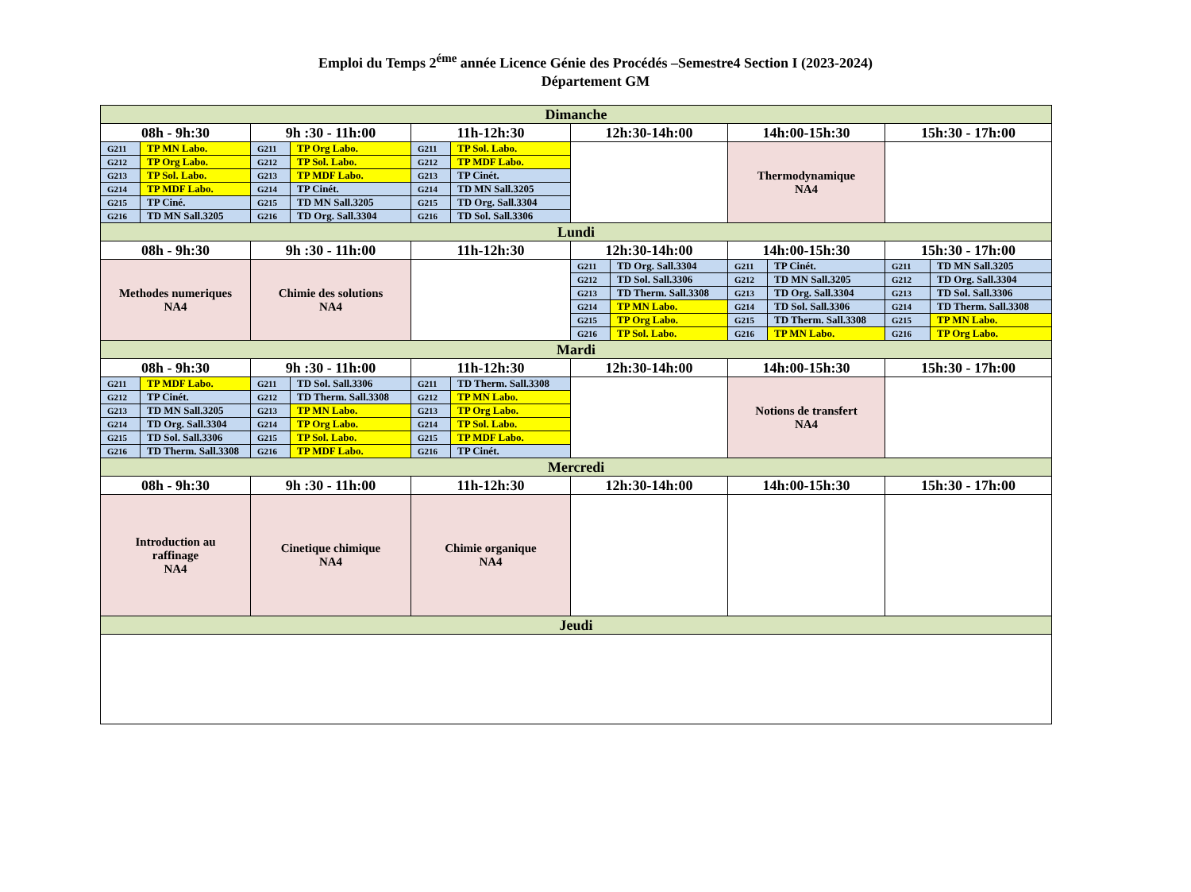Emploi du Temps 2<sup>éme</sup> année Licence Génie des Procédés –Semestre4 Section I (2023-2024)
Département GM
| Dimanche | | | | | | | | | | | |
| 08h - 9h:30 | | 9h :30 - 11h:00 | | 11h-12h:30 | | 12h:30-14h:00 | | 14h:00-15h:30 | | 15h:30 - 17h:00 | |
| G211 | TP MN Labo. | G211 | TP Org Labo. | G211 | TP Sol. Labo. | | | Thermodynamique NA4 | | | |
| G212 | TP Org Labo. | G212 | TP Sol. Labo. | G212 | TP MDF Labo. | | | | | | |
| G213 | TP Sol. Labo. | G213 | TP MDF Labo. | G213 | TP Cinét. | | | | | | |
| G214 | TP MDF Labo. | G214 | TP Cinét. | G214 | TD MN Sall.3205 | | | | | | |
| G215 | TP Ciné. | G215 | TD MN Sall.3205 | G215 | TD Org. Sall.3304 | | | | | | |
| G216 | TD MN Sall.3205 | G216 | TD Org. Sall.3304 | G216 | TD Sol. Sall.3306 | | | | | | |
| Lundi | | | | | | | | | | | |
| 08h - 9h:30 | | 9h :30 - 11h:00 | | 11h-12h:30 | | 12h:30-14h:00 | | 14h:00-15h:30 | | 15h:30 - 17h:00 | |
| Methodes numeriques NA4 | | Chimie des solutions NA4 | | | | G211 | TD Org. Sall.3304 | G211 | TP Cinét. | G211 | TD MN Sall.3205 |
| | | | | | | G212 | TD Sol. Sall.3306 | G212 | TD MN Sall.3205 | G212 | TD Org. Sall.3304 |
| | | | | | | G213 | TD Therm. Sall.3308 | G213 | TD Org. Sall.3304 | G213 | TD Sol. Sall.3306 |
| | | | | | | G214 | TP MN Labo. | G214 | TD Sol. Sall.3306 | G214 | TD Therm. Sall.3308 |
| | | | | | | G215 | TP Org Labo. | G215 | TD Therm. Sall.3308 | G215 | TP MN Labo. |
| | | | | | | G216 | TP Sol. Labo. | G216 | TP MN Labo. | G216 | TP Org Labo. |
| Mardi | | | | | | | | | | | |
| 08h - 9h:30 | | 9h :30 - 11h:00 | | 11h-12h:30 | | 12h:30-14h:00 | | 14h:00-15h:30 | | 15h:30 - 17h:00 | |
| G211 | TP MDF Labo. | G211 | TD Sol. Sall.3306 | G211 | TD Therm. Sall.3308 | | | Notions de transfert NA4 | | | |
| G212 | TP Cinét. | G212 | TD Therm. Sall.3308 | G212 | TP MN Labo. | | | | | | |
| G213 | TD MN Sall.3205 | G213 | TP MN Labo. | G213 | TP Org Labo. | | | | | | |
| G214 | TD Org. Sall.3304 | G214 | TP Org Labo. | G214 | TP Sol. Labo. | | | | | | |
| G215 | TD Sol. Sall.3306 | G215 | TP Sol. Labo. | G215 | TP MDF Labo. | | | | | | |
| G216 | TD Therm. Sall.3308 | G216 | TP MDF Labo. | G216 | TP Cinét. | | | | | | |
| Mercredi | | | | | | | | | | | |
| 08h - 9h:30 | | 9h :30 - 11h:00 | | 11h-12h:30 | | 12h:30-14h:00 | | 14h:00-15h:30 | | 15h:30 - 17h:00 | |
| Introduction au raffinage NA4 | | Cinetique chimique NA4 | | Chimie organique NA4 | | | | | | | |
| Jeudi | | | | | | | | | | | |